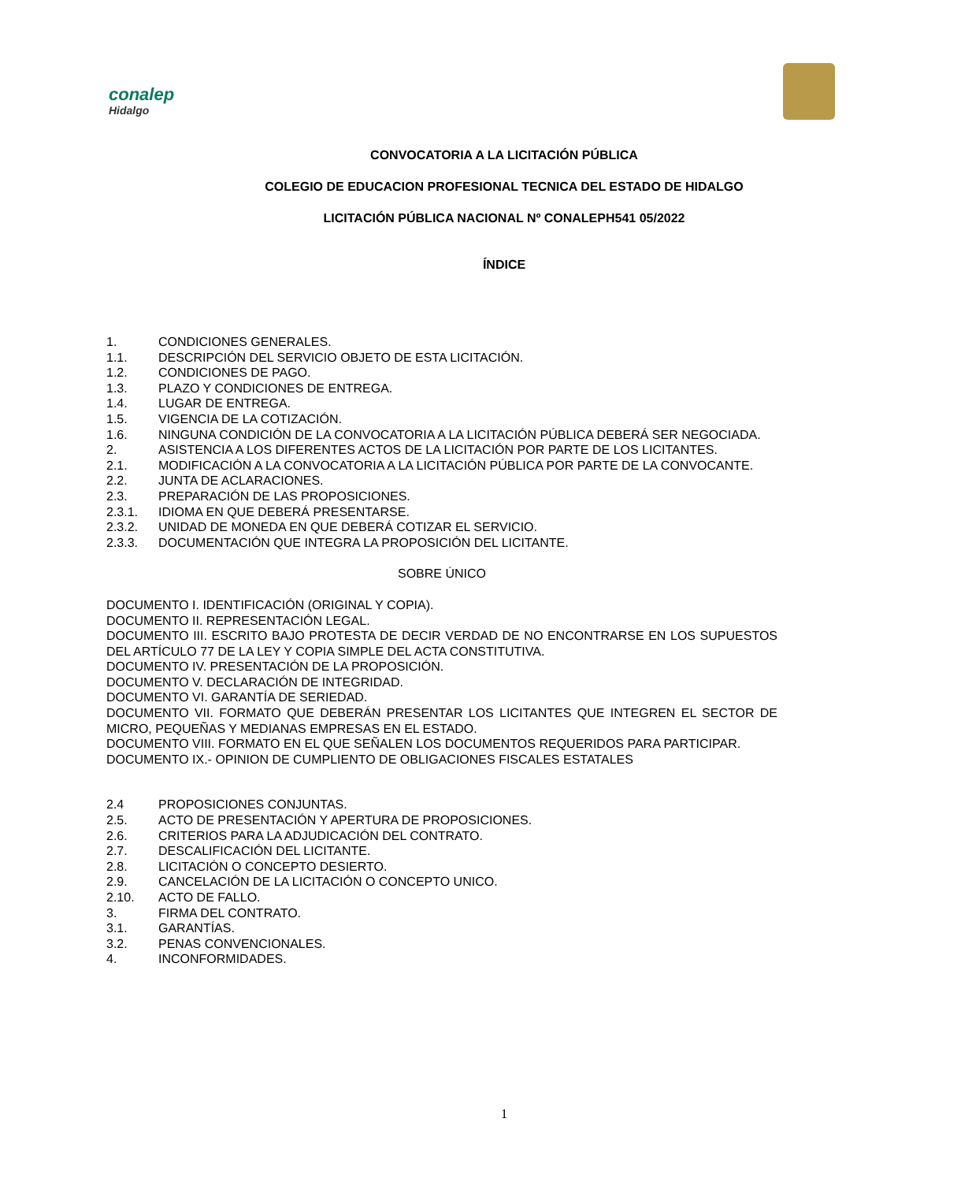conalep
Hidalgo
CONVOCATORIA A LA LICITACIÓN PÚBLICA
COLEGIO DE EDUCACION PROFESIONAL TECNICA DEL ESTADO DE HIDALGO
LICITACIÓN PÚBLICA NACIONAL Nº CONALEPH541 05/2022
ÍNDICE
1. CONDICIONES GENERALES.
1.1. DESCRIPCIÓN DEL SERVICIO OBJETO DE ESTA LICITACIÓN.
1.2. CONDICIONES DE PAGO.
1.3. PLAZO Y CONDICIONES DE ENTREGA.
1.4. LUGAR DE ENTREGA.
1.5. VIGENCIA DE LA COTIZACIÓN.
1.6. NINGUNA CONDICIÓN DE LA CONVOCATORIA A LA LICITACIÓN PÚBLICA DEBERÁ SER NEGOCIADA.
2. ASISTENCIA A LOS DIFERENTES ACTOS DE LA LICITACIÓN POR PARTE DE LOS LICITANTES.
2.1. MODIFICACIÓN A LA CONVOCATORIA A LA LICITACIÓN PÚBLICA POR PARTE DE LA CONVOCANTE.
2.2. JUNTA DE ACLARACIONES.
2.3. PREPARACIÓN DE LAS PROPOSICIONES.
2.3.1. IDIOMA EN QUE DEBERÁ PRESENTARSE.
2.3.2. UNIDAD DE MONEDA EN QUE DEBERÁ COTIZAR EL SERVICIO.
2.3.3. DOCUMENTACIÓN QUE INTEGRA LA PROPOSICIÓN DEL LICITANTE.
SOBRE ÚNICO
DOCUMENTO I. IDENTIFICACIÓN (ORIGINAL Y COPIA).
DOCUMENTO II. REPRESENTACIÓN LEGAL.
DOCUMENTO III. ESCRITO BAJO PROTESTA DE DECIR VERDAD DE NO ENCONTRARSE EN LOS SUPUESTOS DEL ARTÍCULO 77 DE LA LEY Y COPIA SIMPLE DEL ACTA CONSTITUTIVA.
DOCUMENTO IV. PRESENTACIÓN DE LA PROPOSICIÓN.
DOCUMENTO V. DECLARACIÓN DE INTEGRIDAD.
DOCUMENTO VI. GARANTÍA DE SERIEDAD.
DOCUMENTO VII. FORMATO QUE DEBERÁN PRESENTAR LOS LICITANTES QUE INTEGREN EL SECTOR DE MICRO, PEQUEÑAS Y MEDIANAS EMPRESAS EN EL ESTADO.
DOCUMENTO VIII. FORMATO EN EL QUE SEÑALEN LOS DOCUMENTOS REQUERIDOS PARA PARTICIPAR.
DOCUMENTO IX.- OPINION DE CUMPLIENTO DE OBLIGACIONES FISCALES ESTATALES
2.4 PROPOSICIONES CONJUNTAS.
2.5. ACTO DE PRESENTACIÓN Y APERTURA DE PROPOSICIONES.
2.6. CRITERIOS PARA LA ADJUDICACIÓN DEL CONTRATO.
2.7. DESCALIFICACIÓN DEL LICITANTE.
2.8. LICITACIÓN O CONCEPTO DESIERTO.
2.9. CANCELACIÓN DE LA LICITACIÓN O CONCEPTO UNICO.
2.10. ACTO DE FALLO.
3. FIRMA DEL CONTRATO.
3.1. GARANTÍAS.
3.2. PENAS CONVENCIONALES.
4. INCONFORMIDADES.
1